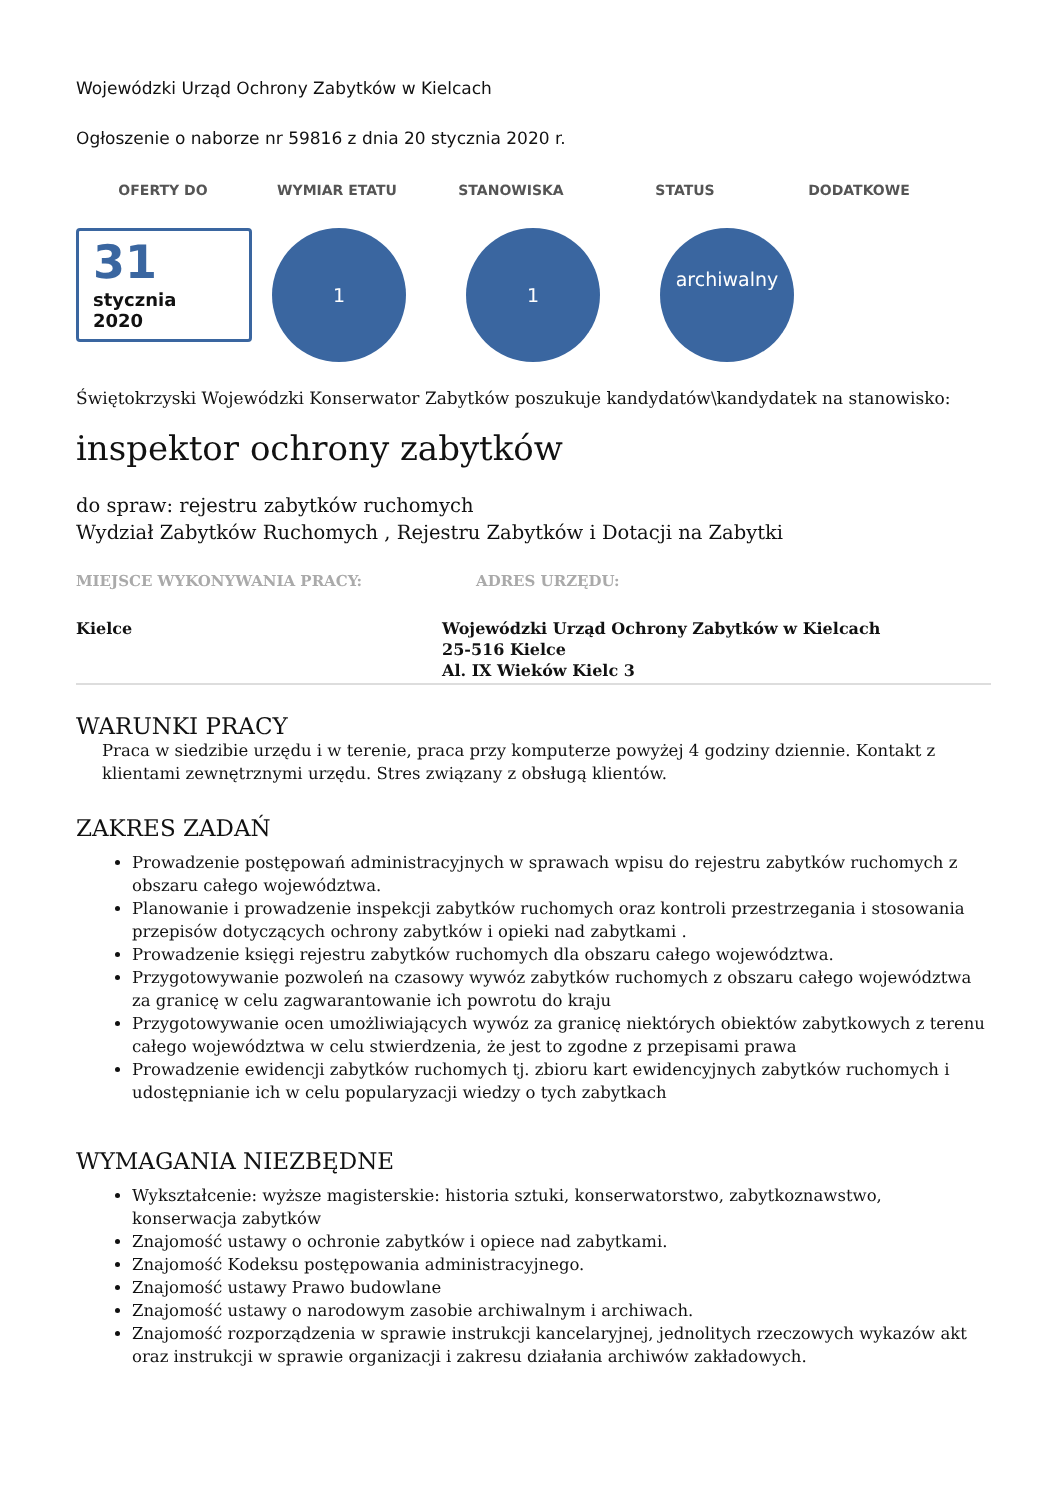Wojewódzki Urząd Ochrony Zabytków w Kielcach
Ogłoszenie o naborze nr 59816 z dnia 20 stycznia 2020 r.
OFERTY DO WYMIAR ETATU STANOWISKA STATUS DODATKOWE
31
stycznia
2020
1 1
archiwalny
Świętokrzyski Wojewódzki Konserwator Zabytków poszukuje kandydatów\kandydatek na stanowisko:
inspektor ochrony zabytków
do spraw: rejestru zabytków ruchomych
Wydział Zabytków Ruchomych , Rejestru Zabytków i Dotacji na Zabytki
MIEJSCE WYKONYWANIA PRACY: ADRES URZĘDU:
Kielce Wojewódzki Urząd Ochrony Zabytków w Kielcach
25-516 Kielce
Al. IX Wieków Kielc 3
WARUNKI PRACY
Praca w siedzibie urzędu i w terenie, praca przy komputerze powyżej 4 godziny dziennie. Kontakt z klientami zewnętrznymi urzędu. Stres związany z obsługą klientów.
ZAKRES ZADAŃ
Prowadzenie postępowań administracyjnych w sprawach wpisu do rejestru zabytków ruchomych z obszaru całego województwa.
Planowanie i prowadzenie inspekcji zabytków ruchomych oraz kontroli przestrzegania i stosowania przepisów dotyczących ochrony zabytków i opieki nad zabytkami .
Prowadzenie księgi rejestru zabytków ruchomych dla obszaru całego województwa.
Przygotowywanie pozwoleń na czasowy wywóz zabytków ruchomych z obszaru całego województwa za granicę w celu zagwarantowanie ich powrotu do kraju
Przygotowywanie ocen umożliwiających wywóz za granicę niektórych obiektów zabytkowych z terenu całego województwa w celu stwierdzenia, że jest to zgodne z przepisami prawa
Prowadzenie ewidencji zabytków ruchomych tj. zbioru kart ewidencyjnych zabytków ruchomych i udostępnianie ich w celu popularyzacji wiedzy o tych zabytkach
WYMAGANIA NIEZBĘDNE
Wykształcenie: wyższe magisterskie: historia sztuki, konserwatorstwo, zabytkoznawstwo, konserwacja zabytków
Znajomość ustawy o ochronie zabytków i opiece nad zabytkami.
Znajomość Kodeksu postępowania administracyjnego.
Znajomość ustawy Prawo budowlane
Znajomość ustawy o narodowym zasobie archiwalnym i archiwach.
Znajomość rozporządzenia w sprawie instrukcji kancelaryjnej, jednolitych rzeczowych wykazów akt oraz instrukcji w sprawie organizacji i zakresu działania archiwów zakładowych.